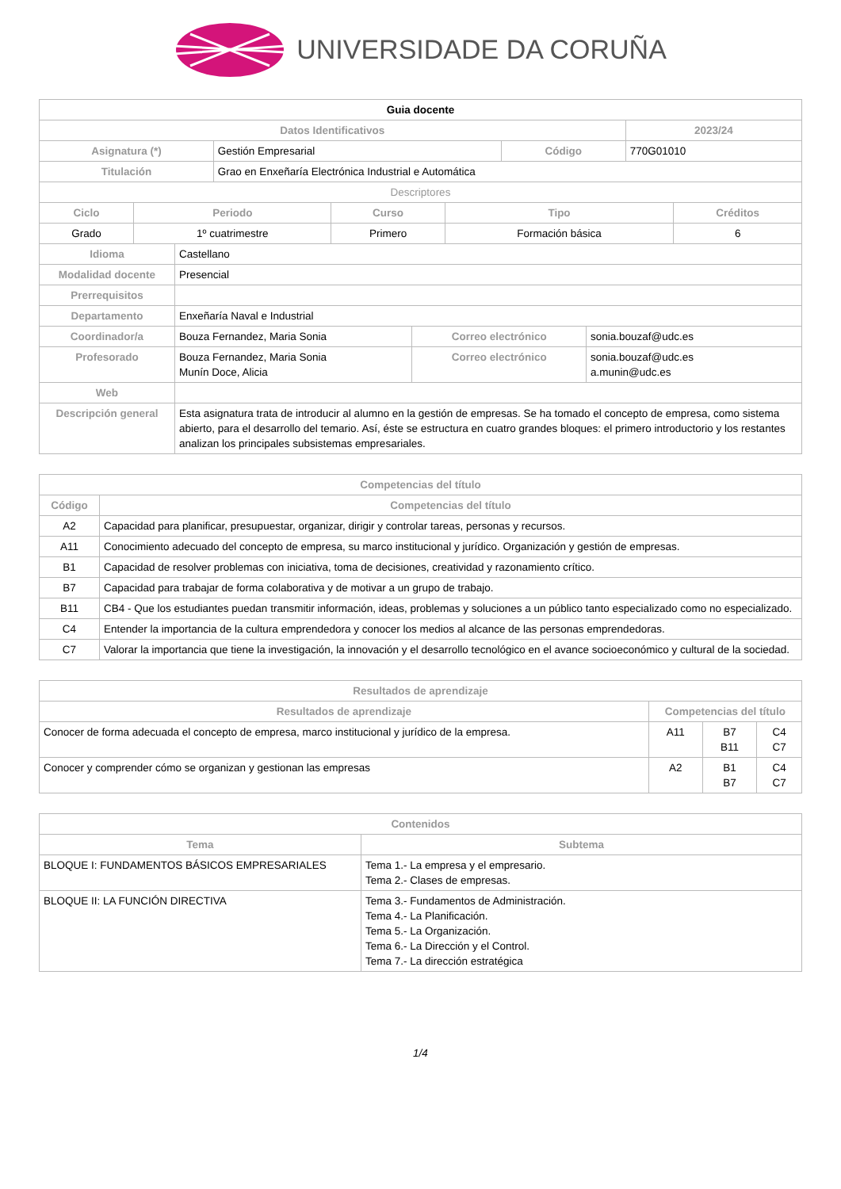UNIVERSIDADE DA CORUÑA
| Guia docente | | | |
| --- | --- | --- | --- |
| Datos Identificativos | | | 2023/24 |
| Asignatura (*) | Gestión Empresarial | Código | 770G01010 |
| Titulación | Grao en Enxeñaría Electrónica Industrial e Automática | | |
| Descriptores | | | |
| Ciclo | Periodo | Curso | Tipo | Créditos |
| --- | --- | --- | --- | --- |
| Grado | 1º cuatrimestre | Primero | Formación básica | 6 |
| Idioma | Castellano | | |
| Modalidad docente | Presencial | | |
| Prerrequisitos | | | |
| Departamento | Enxeñaría Naval e Industrial | | |
| Coordinador/a | Bouza Fernandez, Maria Sonia | Correo electrónico | sonia.bouzaf@udc.es |
| Profesorado | Bouza Fernandez, Maria Sonia Munín Doce, Alicia | Correo electrónico | sonia.bouzaf@udc.es a.munin@udc.es |
| Web | | | |
| Descripción general | Esta asignatura trata de introducir al alumno en la gestión de empresas. Se ha tomado el concepto de empresa, como sistema abierto, para el desarrollo del temario. Así, éste se estructura en cuatro grandes bloques: el primero introductorio y los restantes analizan los principales subsistemas empresariales. | | |
| Competencias del título | |
| --- | --- |
| Código | Competencias del título |
| A2 | Capacidad para planificar, presupuestar, organizar, dirigir y controlar tareas, personas y recursos. |
| A11 | Conocimiento adecuado del concepto de empresa, su marco institucional y jurídico. Organización y gestión de empresas. |
| B1 | Capacidad de resolver problemas con iniciativa, toma de decisiones, creatividad y razonamiento crítico. |
| B7 | Capacidad para trabajar de forma colaborativa y de motivar a un grupo de trabajo. |
| B11 | CB4 - Que los estudiantes puedan transmitir información, ideas, problemas y soluciones a un público tanto especializado como no especializado. |
| C4 | Entender la importancia de la cultura emprendedora y conocer los medios al alcance de las personas emprendedoras. |
| C7 | Valorar la importancia que tiene la investigación, la innovación y el desarrollo tecnológico en el avance socioeconómico y cultural de la sociedad. |
| Resultados de aprendizaje | | | |
| --- | --- | --- | --- |
| Resultados de aprendizaje | Competencias del título | | |
| Conocer de forma adecuada el concepto de empresa, marco institucional y jurídico de la empresa. | A11 | B7 B11 | C4 C7 |
| Conocer y comprender cómo se organizan y gestionan las empresas | A2 | B1 B7 | C4 C7 |
| Contenidos | |
| --- | --- |
| Tema | Subtema |
| BLOQUE I: FUNDAMENTOS BÁSICOS EMPRESARIALES | Tema 1.- La empresa y el empresario. Tema 2.- Clases de empresas. |
| BLOQUE II: LA FUNCIÓN DIRECTIVA | Tema 3.- Fundamentos de Administración. Tema 4.- La Planificación. Tema 5.- La Organización. Tema 6.- La Dirección y el Control. Tema 7.- La dirección estratégica |
1/4